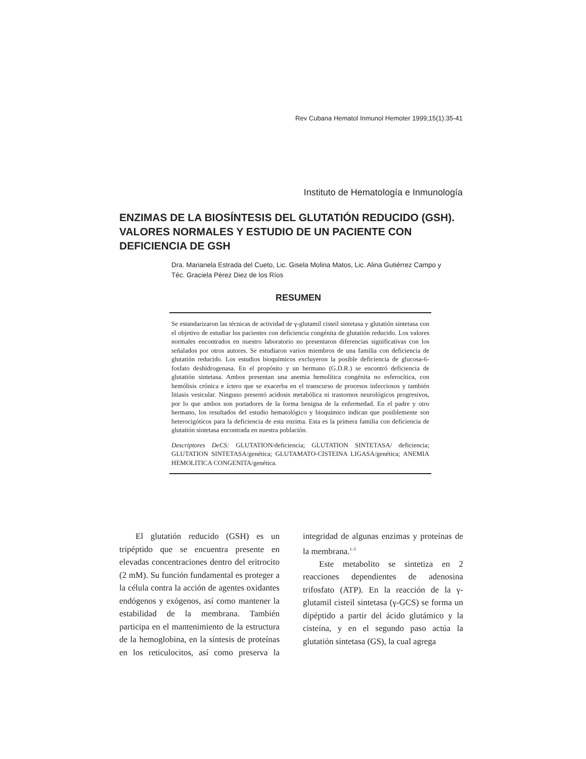Rev Cubana Hematol Inmunol Hemoter 1999;15(1):35-41
Instituto de Hematología e Inmunología
ENZIMAS DE LA BIOSÍNTESIS DEL GLUTATIÓN REDUCIDO (GSH). VALORES NORMALES Y ESTUDIO DE UN PACIENTE CON DEFICIENCIA DE GSH
Dra. Marianela Estrada del Cueto, Lic. Gisela Molina Matos, Lic. Alina Gutiérrez Campo y Téc. Graciela Pérez Diez de los Ríos
RESUMEN
Se estandarizaron las técnicas de actividad de γ-glutamil cisteil sintetasa y glutatión sintetasa con el objetivo de estudiar los pacientes con deficiencia congénita de glutatión reducido. Los valores normales encontrados en nuestro laboratorio no presentaron diferencias significativas con los señalados por otros autores. Se estudiaron varios miembros de una familia con deficiencia de glutatión reducido. Los estudios bioquímicos excluyeron la posible deficiencia de glucosa-6-fosfato deshidrogenasa. En el propósito y un hermano (G.D.R.) se encontró deficiencia de glutatión sintetasa. Ambos presentan una anemia hemolítica congénita no esferocítica, con hemólisis crónica e íctero que se exacerba en el transcurso de procesos infecciosos y también litiasis vesicular. Ninguno presentó acidosis metabólica ni trastornos neurológicos progresivos, por lo que ambos son portadores de la forma benigna de la enfermedad. En el padre y otro hermano, los resultados del estudio hematológico y bioquímico indican que posiblemente son heterocigóticos para la deficiencia de esta enzima. Esta es la primera familia con deficiencia de glutatión sintetasa encontrada en nuestra población.
Descriptores DeCS: GLUTATION/deficiencia; GLUTATION SINTETASA/ deficiencia; GLUTATION SINTETASA/genética; GLUTAMATO-CISTEINA LIGASA/genética; ANEMIA HEMOLITICA CONGENITA/genética.
El glutatión reducido (GSH) es un tripéptido que se encuentra presente en elevadas concentraciones dentro del eritrocito (2 mM). Su función fundamental es proteger a la célula contra la acción de agentes oxidantes endógenos y exógenos, así como mantener la estabilidad de la membrana. También participa en el mantenimiento de la estructura de la hemoglobina, en la síntesis de proteínas en los reticulocitos, así como preserva la integridad de algunas enzimas y proteínas de la membrana.<sup>1-3</sup>
Este metabolito se sintetiza en 2 reacciones dependientes de adenosina trifosfato (ATP). En la reacción de la γ-glutamil cisteil sintetasa (γ-GCS) se forma un dipéptido a partir del ácido glutámico y la cisteína, y en el segundo paso actúa la glutatión sintetasa (GS), la cual agrega